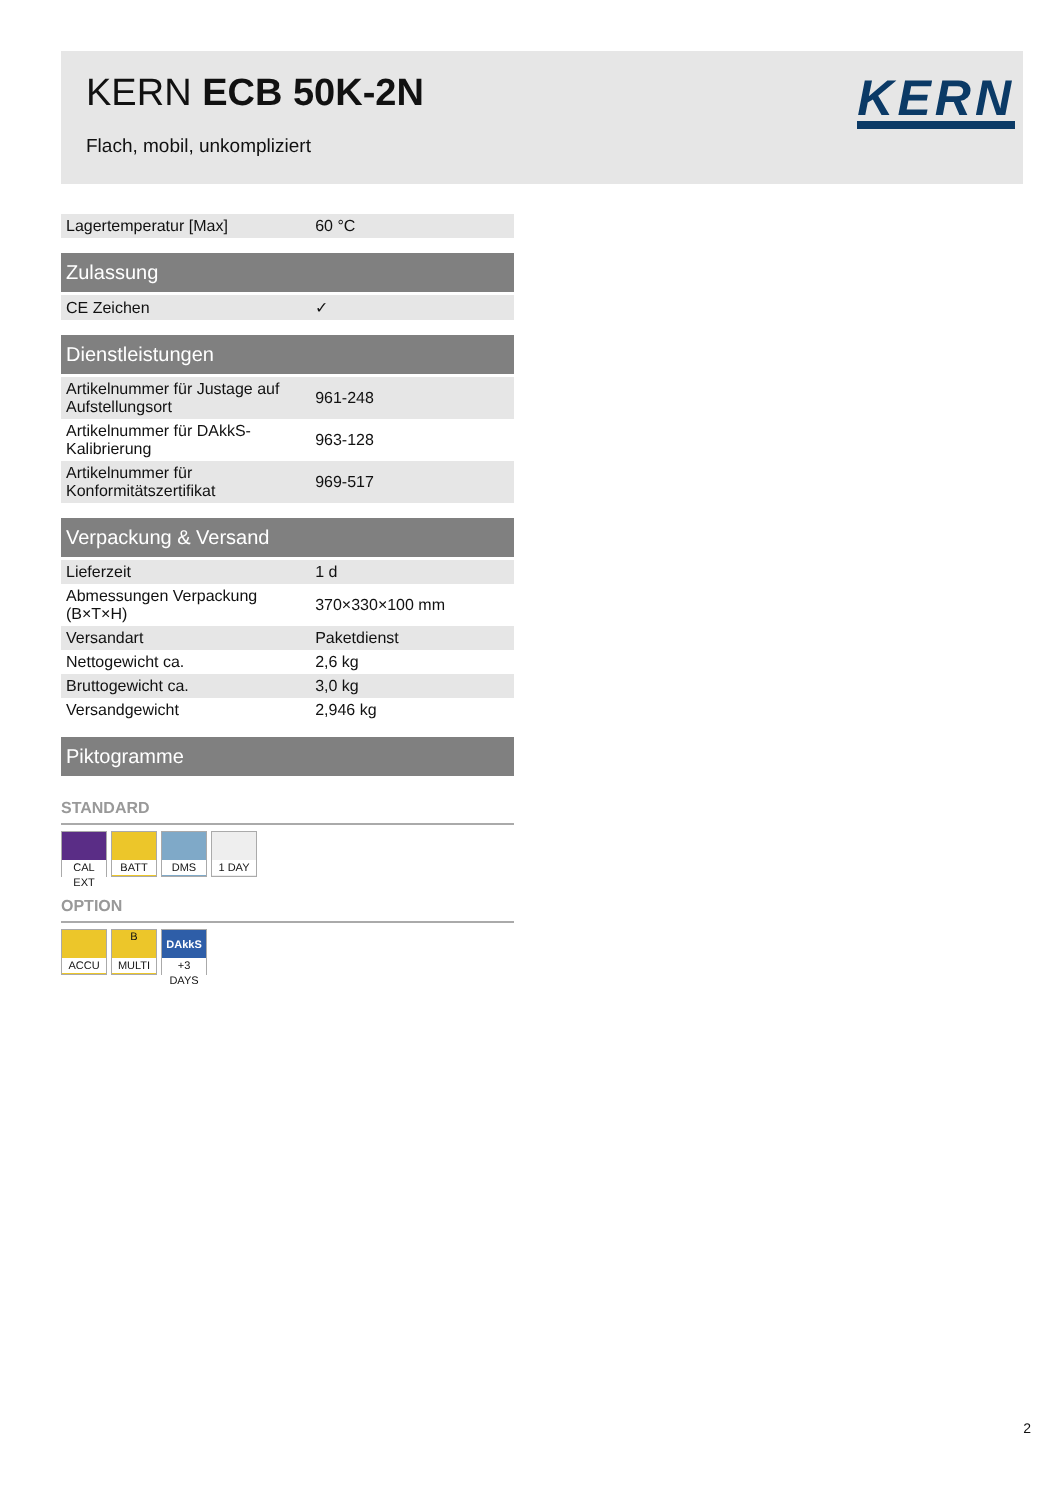KERN ECB 50K-2N
Flach, mobil, unkompliziert
KERN
| Lagertemperatur [Max] | 60 °C |
| Zulassung | |
| --- | --- |
| CE Zeichen | ✓ |
| Dienstleistungen | |
| --- | --- |
| Artikelnummer für Justage auf Aufstellungsort | 961-248 |
| Artikelnummer für DAkkS-Kalibrierung | 963-128 |
| Artikelnummer für Konformitätszertifikat | 969-517 |
| Verpackung & Versand | |
| --- | --- |
| Lieferzeit | 1 d |
| Abmessungen Verpackung (B×T×H) | 370×330×100 mm |
| Versandart | Paketdienst |
| Nettogewicht ca. | 2,6 kg |
| Bruttogewicht ca. | 3,0 kg |
| Versandgewicht | 2,946 kg |
| Piktogramme |
| --- |
STANDARD
CAL EXT BATT DMS 1 DAY
OPTION
ACCU B MULTI DAkkS +3 DAYS
2